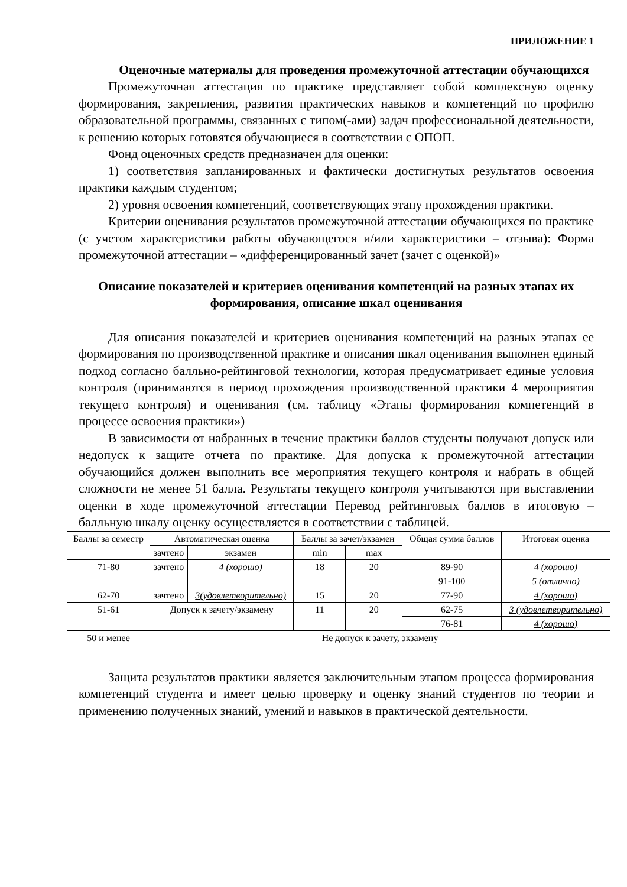ПРИЛОЖЕНИЕ 1
Оценочные материалы для проведения промежуточной аттестации обучающихся
Промежуточная аттестация по практике представляет собой комплексную оценку формирования, закрепления, развития практических навыков и компетенций по профилю образовательной программы, связанных с типом(-ами) задач профессиональной деятельности, к решению которых готовятся обучающиеся в соответствии с ОПОП.
Фонд оценочных средств предназначен для оценки:
1) соответствия запланированных и фактически достигнутых результатов освоения практики каждым студентом;
2) уровня освоения компетенций, соответствующих этапу прохождения практики.
Критерии оценивания результатов промежуточной аттестации обучающихся по практике (с учетом характеристики работы обучающегося и/или характеристики – отзыва): Форма промежуточной аттестации – «дифференцированный зачет (зачет с оценкой)»
Описание показателей и критериев оценивания компетенций на разных этапах их формирования, описание шкал оценивания
Для описания показателей и критериев оценивания компетенций на разных этапах ее формирования по производственной практике и описания шкал оценивания выполнен единый подход согласно балльно-рейтинговой технологии, которая предусматривает единые условия контроля (принимаются в период прохождения производственной практики 4 мероприятия текущего контроля) и оценивания (см. таблицу «Этапы формирования компетенций в процессе освоения практики»)
В зависимости от набранных в течение практики баллов студенты получают допуск или недопуск к защите отчета по практике. Для допуска к промежуточной аттестации обучающийся должен выполнить все мероприятия текущего контроля и набрать в общей сложности не менее 51 балла. Результаты текущего контроля учитываются при выставлении оценки в ходе промежуточной аттестации Перевод рейтинговых баллов в итоговую – балльную шкалу оценку осуществляется в соответствии с таблицей.
| Баллы за семестр | Автоматическая оценка | | Баллы за зачет/экзамен | | Общая сумма баллов | Итоговая оценка |
| | зачтено | экзамен | min | max | | |
| 71-80 | зачтено | 4 (хорошо) | 18 | 20 | 89-90 | 4 (хорошо) |
| | | | | | 91-100 | 5 (отлично) |
| 62-70 | зачтено | 3(удовлетворительно) | 15 | 20 | 77-90 | 4 (хорошо) |
| 51-61 | Допуск к зачету/экзамену | | 11 | 20 | 62-75 | 3 (удовлетворительно) |
| | | | | | 76-81 | 4 (хорошо) |
| 50 и менее | Не допуск к зачету, экзамену | | | | | |
Защита результатов практики является заключительным этапом процесса формирования компетенций студента и имеет целью проверку и оценку знаний студентов по теории и применению полученных знаний, умений и навыков в практической деятельности.